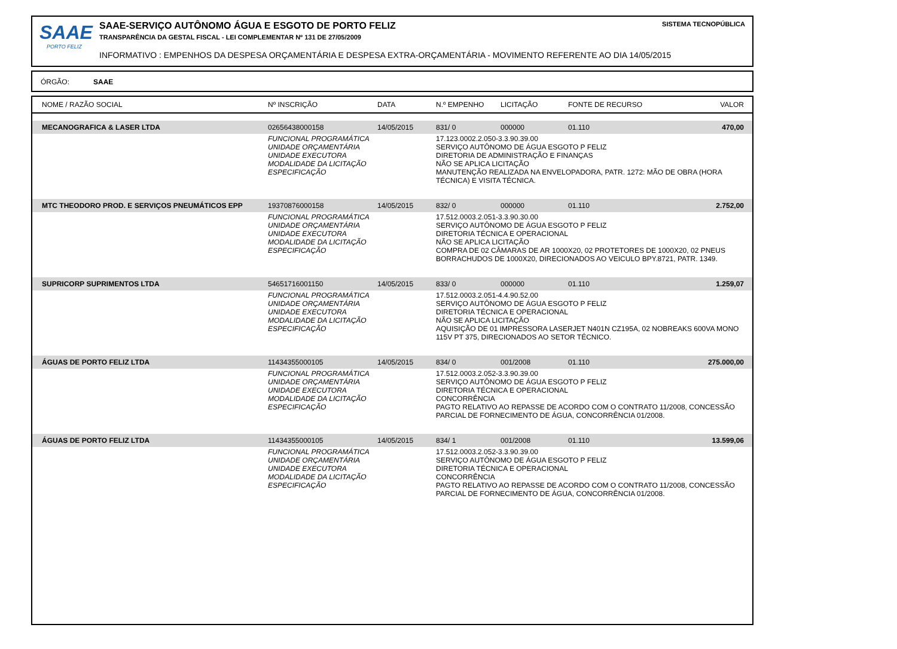SAAE
PORTO FELIZ
SAAE-SERVIÇO AUTÔNOMO ÁGUA E ESGOTO DE PORTO FELIZ
TRANSPARÊNCIA DA GESTAL FISCAL - LEI COMPLEMENTAR Nº 131 DE 27/05/2009
INFORMATIVO : EMPENHOS DA DESPESA ORÇAMENTÁRIA E DESPESA EXTRA-ORÇAMENTÁRIA - MOVIMENTO REFERENTE AO DIA 14/05/2015
SISTEMA TECNOPÚBLICA
ÓRGÃO: SAAE
| NOME / RAZÃO SOCIAL | Nº INSCRIÇÃO | DATA | N.º EMPENHO | LICITAÇÃO | FONTE DE RECURSO | VALOR |
| --- | --- | --- | --- | --- | --- | --- |
| MECANOGRAFICA & LASER LTDA | 02656438000158 | 14/05/2015 | 831/ 0 | 000000 | 01.110 | 470,00 |
| | FUNCIONAL PROGRAMÁTICA UNIDADE ORÇAMENTÁRIA UNIDADE EXECUTORA MODALIDADE DA LICITAÇÃO ESPECIFICAÇÃO | | 17.123.0002.2.050-3.3.90.39.00 SERVIÇO AUTÔNOMO DE ÁGUA ESGOTO P FELIZ DIRETORIA DE ADMINISTRAÇÃO E FINANÇAS NÃO SE APLICA LICITAÇÃO MANUTENÇÃO REALIZADA NA ENVELOPADORA, PATR. 1272: MÃO DE OBRA (HORA TÉCNICA) E VISITA TÉCNICA. | | | |
| MTC THEODORO PROD. E SERVIÇOS PNEUMÁTICOS EPP | 19370876000158 | 14/05/2015 | 832/ 0 | 000000 | 01.110 | 2.752,00 |
| | FUNCIONAL PROGRAMÁTICA UNIDADE ORÇAMENTÁRIA UNIDADE EXECUTORA MODALIDADE DA LICITAÇÃO ESPECIFICAÇÃO | | 17.512.0003.2.051-3.3.90.30.00 SERVIÇO AUTÔNOMO DE ÁGUA ESGOTO P FELIZ DIRETORIA TÉCNICA E OPERACIONAL NÃO SE APLICA LICITAÇÃO COMPRA DE 02 CÂMARAS DE AR 1000X20, 02 PROTETORES DE 1000X20, 02 PNEUS BORRACHUDOS DE 1000X20, DIRECIONADOS AO VEICULO BPY.8721, PATR. 1349. | | | |
| SUPRICORP SUPRIMENTOS LTDA | 54651716001150 | 14/05/2015 | 833/ 0 | 000000 | 01.110 | 1.259,07 |
| | FUNCIONAL PROGRAMÁTICA UNIDADE ORÇAMENTÁRIA UNIDADE EXECUTORA MODALIDADE DA LICITAÇÃO ESPECIFICAÇÃO | | 17.512.0003.2.051-4.4.90.52.00 SERVIÇO AUTÔNOMO DE ÁGUA ESGOTO P FELIZ DIRETORIA TÉCNICA E OPERACIONAL NÃO SE APLICA LICITAÇÃO AQUISIÇÃO DE 01 IMPRESSORA LASERJET N401N CZ195A, 02 NOBREAKS 600VA MONO 115V PT 375, DIRECIONADOS AO SETOR TÉCNICO. | | | |
| ÁGUAS DE PORTO FELIZ LTDA | 11434355000105 | 14/05/2015 | 834/ 0 | 001/2008 | 01.110 | 275.000,00 |
| | FUNCIONAL PROGRAMÁTICA UNIDADE ORÇAMENTÁRIA UNIDADE EXECUTORA MODALIDADE DA LICITAÇÃO ESPECIFICAÇÃO | | 17.512.0003.2.052-3.3.90.39.00 SERVIÇO AUTÔNOMO DE ÁGUA ESGOTO P FELIZ DIRETORIA TÉCNICA E OPERACIONAL CONCORRÊNCIA PAGTO RELATIVO AO REPASSE DE ACORDO COM O CONTRATO 11/2008, CONCESSÃO PARCIAL DE FORNECIMENTO DE ÁGUA, CONCORRÊNCIA 01/2008. | | | |
| ÁGUAS DE PORTO FELIZ LTDA | 11434355000105 | 14/05/2015 | 834/ 1 | 001/2008 | 01.110 | 13.599,06 |
| | FUNCIONAL PROGRAMÁTICA UNIDADE ORÇAMENTÁRIA UNIDADE EXECUTORA MODALIDADE DA LICITAÇÃO ESPECIFICAÇÃO | | 17.512.0003.2.052-3.3.90.39.00 SERVIÇO AUTÔNOMO DE ÁGUA ESGOTO P FELIZ DIRETORIA TÉCNICA E OPERACIONAL CONCORRÊNCIA PAGTO RELATIVO AO REPASSE DE ACORDO COM O CONTRATO 11/2008, CONCESSÃO PARCIAL DE FORNECIMENTO DE ÁGUA, CONCORRÊNCIA 01/2008. | | | |